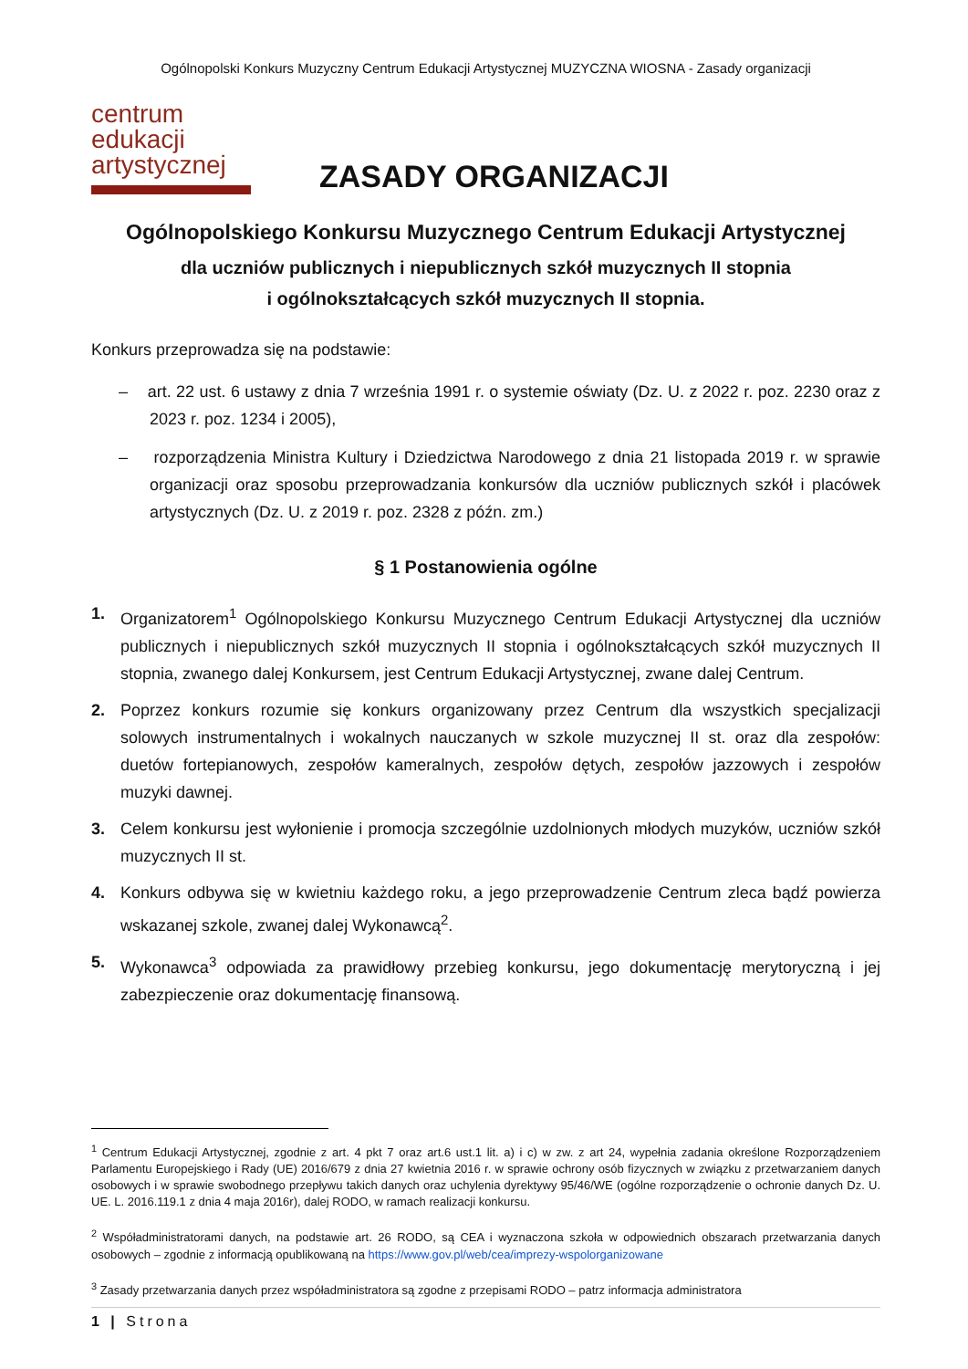Ogólnopolski Konkurs Muzyczny Centrum Edukacji Artystycznej MUZYCZNA WIOSNA - Zasady organizacji
centrum
edukacji
artystycznej
ZASADY ORGANIZACJI
Ogólnopolskiego Konkursu Muzycznego Centrum Edukacji Artystycznej
dla uczniów publicznych i niepublicznych szkół muzycznych II stopnia
i ogólnokształcących szkół muzycznych II stopnia.
Konkurs przeprowadza się na podstawie:
– art. 22 ust. 6 ustawy z dnia 7 września 1991 r. o systemie oświaty (Dz. U. z 2022 r. poz. 2230 oraz z 2023 r. poz. 1234 i 2005),
– rozporządzenia Ministra Kultury i Dziedzictwa Narodowego z dnia 21 listopada 2019 r. w sprawie organizacji oraz sposobu przeprowadzania konkursów dla uczniów publicznych szkół i placówek artystycznych (Dz. U. z 2019 r. poz. 2328 z późn. zm.)
§ 1 Postanowienia ogólne
1. Organizatorem<sup>1</sup> Ogólnopolskiego Konkursu Muzycznego Centrum Edukacji Artystycznej dla uczniów publicznych i niepublicznych szkół muzycznych II stopnia i ogólnokształcących szkół muzycznych II stopnia, zwanego dalej Konkursem, jest Centrum Edukacji Artystycznej, zwane dalej Centrum.
2. Poprzez konkurs rozumie się konkurs organizowany przez Centrum dla wszystkich specjalizacji solowych instrumentalnych i wokalnych nauczanych w szkole muzycznej II st. oraz dla zespołów: duetów fortepianowych, zespołów kameralnych, zespołów dętych, zespołów jazzowych i zespołów muzyki dawnej.
3. Celem konkursu jest wyłonienie i promocja szczególnie uzdolnionych młodych muzyków, uczniów szkół muzycznych II st.
4. Konkurs odbywa się w kwietniu każdego roku, a jego przeprowadzenie Centrum zleca bądź powierza wskazanej szkole, zwanej dalej Wykonawcą<sup>2</sup>.
5. Wykonawca<sup>3</sup> odpowiada za prawidłowy przebieg konkursu, jego dokumentację merytoryczną i jej zabezpieczenie oraz dokumentację finansową.
<sup>1</sup> Centrum Edukacji Artystycznej, zgodnie z art. 4 pkt 7 oraz art.6 ust.1 lit. a) i c) w zw. z art 24, wypełnia zadania określone Rozporządzeniem Parlamentu Europejskiego i Rady (UE) 2016/679 z dnia 27 kwietnia 2016 r. w sprawie ochrony osób fizycznych w związku z przetwarzaniem danych osobowych i w sprawie swobodnego przepływu takich danych oraz uchylenia dyrektywy 95/46/WE (ogólne rozporządzenie o ochronie danych Dz. U. UE. L. 2016.119.1 z dnia 4 maja 2016r), dalej RODO, w ramach realizacji konkursu.
<sup>2</sup> Współadministratorami danych, na podstawie art. 26 RODO, są CEA i wyznaczona szkoła w odpowiednich obszarach przetwarzania danych osobowych – zgodnie z informacją opublikowaną na https://www.gov.pl/web/cea/imprezy-wspolorganizowane
<sup>3</sup> Zasady przetwarzania danych przez współadministratora są zgodne z przepisami RODO – patrz informacja administratora
1 | Strona